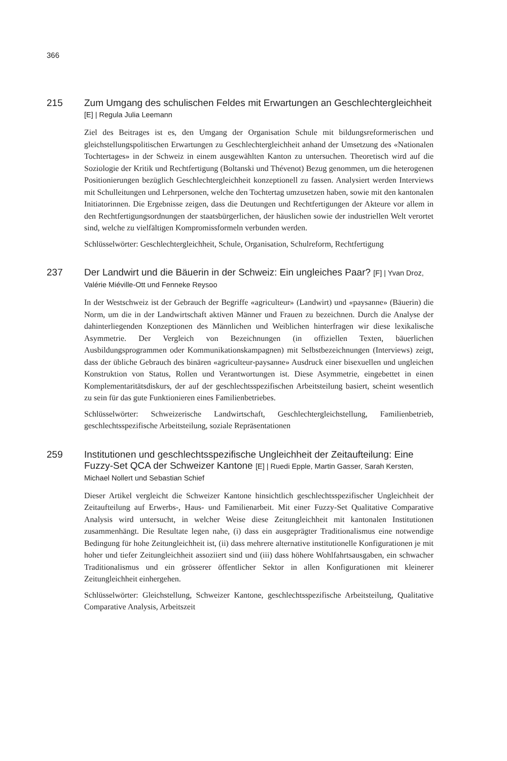366
215
Zum Umgang des schulischen Feldes mit Erwartungen an Geschlechtergleichheit [E] | Regula Julia Leemann
Ziel des Beitrages ist es, den Umgang der Organisation Schule mit bildungsreformerischen und gleichstellungspolitischen Erwartungen zu Geschlechtergleichheit anhand der Umsetzung des «Nationalen Tochtertages» in der Schweiz in einem ausgewählten Kanton zu untersuchen. Theoretisch wird auf die Soziologie der Kritik und Rechtfertigung (Boltanski und Thévenot) Bezug genommen, um die heterogenen Positionierungen bezüglich Geschlechtergleichheit konzeptionell zu fassen. Analysiert werden Interviews mit Schulleitungen und Lehrpersonen, welche den Tochtertag umzusetzen haben, sowie mit den kantonalen Initiatorinnen. Die Ergebnisse zeigen, dass die Deutungen und Rechtfertigungen der Akteure vor allem in den Rechtfertigungsordnungen der staatsbürgerlichen, der häuslichen sowie der industriellen Welt verortet sind, welche zu vielfältigen Kompromissformeln verbunden werden.
Schlüsselwörter: Geschlechtergleichheit, Schule, Organisation, Schulreform, Rechtfertigung
237
Der Landwirt und die Bäuerin in der Schweiz: Ein ungleiches Paar? [F] | Yvan Droz, Valérie Miéville-Ott und Fenneke Reysoo
In der Westschweiz ist der Gebrauch der Begriffe «agriculteur» (Landwirt) und «paysanne» (Bäuerin) die Norm, um die in der Landwirtschaft aktiven Männer und Frauen zu bezeichnen. Durch die Analyse der dahinterliegenden Konzeptionen des Männlichen und Weiblichen hinterfragen wir diese lexikalische Asymmetrie. Der Vergleich von Bezeichnungen (in offiziellen Texten, bäuerlichen Ausbildungsprogrammen oder Kommunikationskampagnen) mit Selbstbezeichnungen (Interviews) zeigt, dass der übliche Gebrauch des binären «agriculteur-paysanne» Ausdruck einer bisexuellen und ungleichen Konstruktion von Status, Rollen und Verantwortungen ist. Diese Asymmetrie, eingebettet in einen Komplementaritätsdiskurs, der auf der geschlechtsspezifischen Arbeitsteilung basiert, scheint wesentlich zu sein für das gute Funktionieren eines Familienbetriebes.
Schlüsselwörter: Schweizerische Landwirtschaft, Geschlechtergleichstellung, Familienbetrieb, geschlechtsspezifische Arbeitsteilung, soziale Repräsentationen
259
Institutionen und geschlechtsspezifische Ungleichheit der Zeitaufteilung: Eine Fuzzy-Set QCA der Schweizer Kantone [E] | Ruedi Epple, Martin Gasser, Sarah Kersten, Michael Nollert und Sebastian Schief
Dieser Artikel vergleicht die Schweizer Kantone hinsichtlich geschlechtsspezifischer Ungleichheit der Zeitaufteilung auf Erwerbs-, Haus- und Familienarbeit. Mit einer Fuzzy-Set Qualitative Comparative Analysis wird untersucht, in welcher Weise diese Zeitungleichheit mit kantonalen Institutionen zusammenhängt. Die Resultate legen nahe, (i) dass ein ausgeprägter Traditionalismus eine notwendige Bedingung für hohe Zeitungleichheit ist, (ii) dass mehrere alternative institutionelle Konfigurationen je mit hoher und tiefer Zeitungleichheit assoziiert sind und (iii) dass höhere Wohlfahrtsausgaben, ein schwacher Traditionalismus und ein grösserer öffentlicher Sektor in allen Konfigurationen mit kleinerer Zeitungleichheit einhergehen.
Schlüsselwörter: Gleichstellung, Schweizer Kantone, geschlechtsspezifische Arbeitsteilung, Qualitative Comparative Analysis, Arbeitszeit